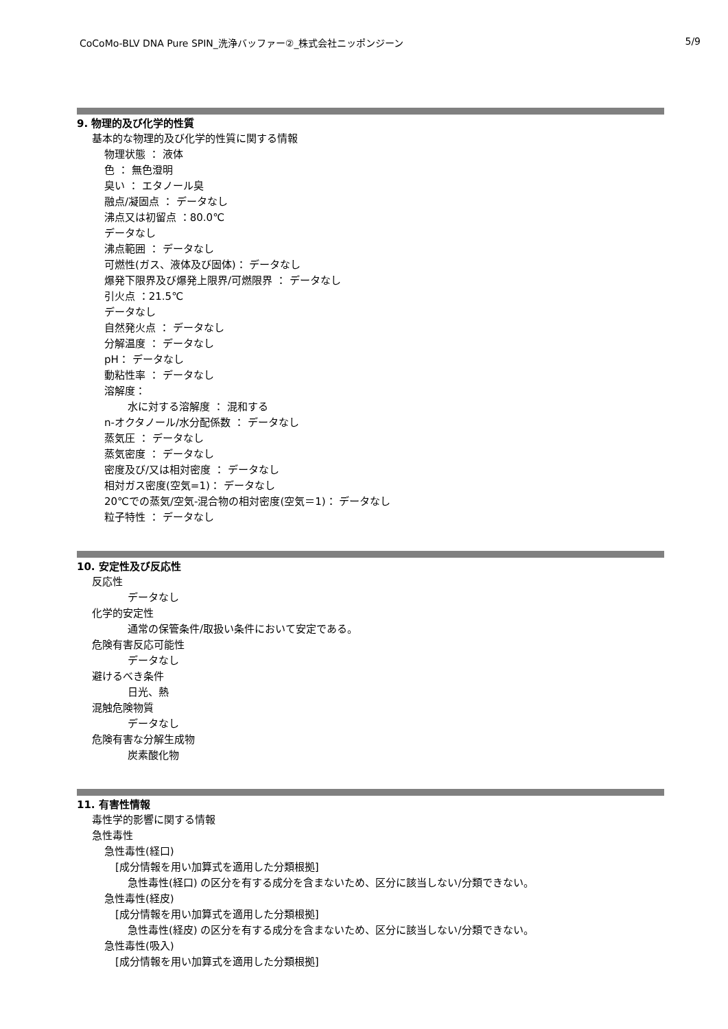CoCoMo-BLV DNA Pure SPIN_洗浄バッファー②_株式会社ニッポンジーン 5/9
9. 物理的及び化学的性質
基本的な物理的及び化学的性質に関する情報
物理状態 ： 液体
色 ： 無色澄明
臭い ： エタノール臭
融点/凝固点 ： データなし
沸点又は初留点 ：80.0℃
データなし
沸点範囲 ： データなし
可燃性(ガス、液体及び固体)： データなし
爆発下限界及び爆発上限界/可燃限界 ： データなし
引火点 ：21.5℃
データなし
自然発火点 ： データなし
分解温度 ： データなし
pH： データなし
動粘性率 ： データなし
溶解度：
水に対する溶解度 ： 混和する
n-オクタノール/水分配係数 ： データなし
蒸気圧 ： データなし
蒸気密度 ： データなし
密度及び/又は相対密度 ： データなし
相対ガス密度(空気=1)： データなし
20℃での蒸気/空気-混合物の相対密度(空気＝1)： データなし
粒子特性 ： データなし
10. 安定性及び反応性
反応性
データなし
化学的安定性
通常の保管条件/取扱い条件において安定である。
危険有害反応可能性
データなし
避けるべき条件
日光、熱
混触危険物質
データなし
危険有害な分解生成物
炭素酸化物
11. 有害性情報
毒性学的影響に関する情報
急性毒性
急性毒性(経口)
[成分情報を用い加算式を適用した分類根拠]
急性毒性(経口) の区分を有する成分を含まないため、区分に該当しない/分類できない。
急性毒性(経皮)
[成分情報を用い加算式を適用した分類根拠]
急性毒性(経皮) の区分を有する成分を含まないため、区分に該当しない/分類できない。
急性毒性(吸入)
[成分情報を用い加算式を適用した分類根拠]